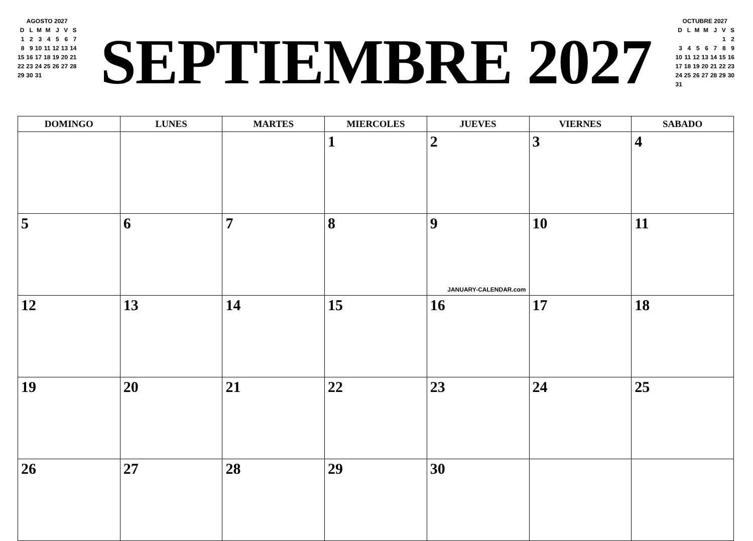AGOSTO 2027
| D | L | M | M | J | V | S |
| --- | --- | --- | --- | --- | --- | --- |
| 1 | 2 | 3 | 4 | 5 | 6 | 7 |
| 8 | 9 | 10 | 11 | 12 | 13 | 14 |
| 15 | 16 | 17 | 18 | 19 | 20 | 21 |
| 22 | 23 | 24 | 25 | 26 | 27 | 28 |
| 29 | 30 | 31 | | | | |
SEPTIEMBRE 2027
OCTUBRE 2027
| D | L | M | M | J | V | S |
| --- | --- | --- | --- | --- | --- | --- |
| | | | | | 1 | 2 |
| 3 | 4 | 5 | 6 | 7 | 8 | 9 |
| 10 | 11 | 12 | 13 | 14 | 15 | 16 |
| 17 | 18 | 19 | 20 | 21 | 22 | 23 |
| 24 | 25 | 26 | 27 | 28 | 29 | 30 |
| 31 | | | | | | |
| DOMINGO | LUNES | MARTES | MIERCOLES | JUEVES | VIERNES | SABADO |
| --- | --- | --- | --- | --- | --- | --- |
| | | | 1 | 2 | 3 | 4 |
| 5 | 6 | 7 | 8 | 9 JANUARY-CALENDAR.com | 10 | 11 |
| 12 | 13 | 14 | 15 | 16 | 17 | 18 |
| 19 | 20 | 21 | 22 | 23 | 24 | 25 |
| 26 | 27 | 28 | 29 | 30 | | |